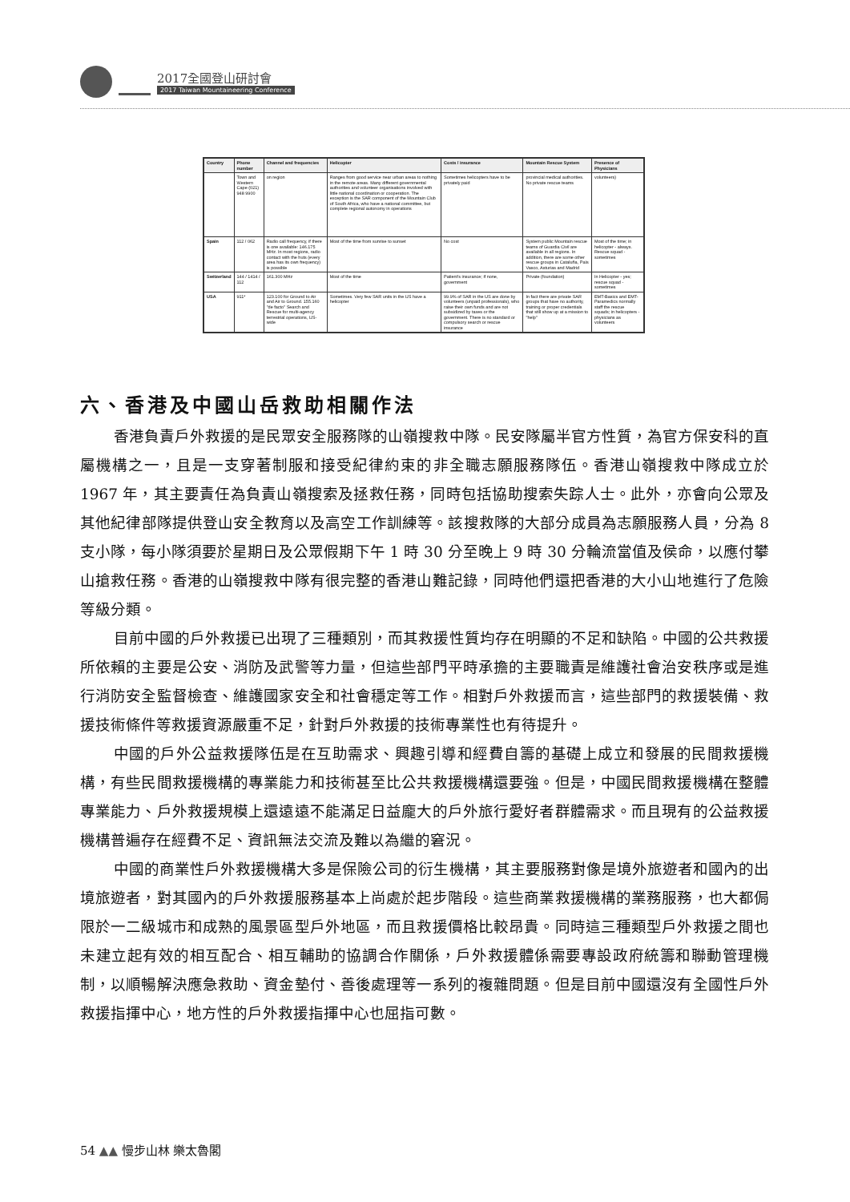2017全國登山研討會
2017 Taiwan Mountaineering Conference
| Country | Phone number | Channel and frequencies | Helicopter | Costs / insurance | Mountain Rescue System | Presence of Physicians |
| --- | --- | --- | --- | --- | --- | --- |
| | Town and Western Cape (021) 948 9900 | on region | Ranges from good service near urban areas to nothing in the remote areas. Many different governmental authorities and volunteer organisations involved with little national coordination or cooperation. The exception is the SAR component of the Mountain Club of South Africa, who have a national committee, but complete regional autonomy in operations | Sometimes helicopters have to be privately paid | provincial medical authorities. No private rescue teams | volunteers) |
| Spain | 112 / 062 | Radio call frequency, if there is one available: 146.175 MHz. In most regions, radio contact with the huts (every area has its own frequency) is possible | Most of the time from sunrise to sunset | No cost | System public Mountain rescue teams of Guardia Civil are available in all regions. In addition, there are some other rescue groups in Cataluña, País Vasco, Asturias and Madrid | Most of the time; in helicopter - always. Rescue squad -sometimes |
| Switzerland | 144 / 1414 / 112 | 161.300 MHz | Most of the time | Patient's insurance; if none, government | Private (foundation) | In Helicopter - yes; rescue squad -sometimes |
| USA | 911* | 123.100 for Ground to Air and Air to Ground. 155.160 "de facto" Search and Rescue for multi-agency terrestrial operations, US-wide | Sometimes. Very few SAR units in the US have a helicopter | 99.9% of SAR in the US are done by volunteers (unpaid professionals), who raise their own funds and are not subsidized by taxes or the government. There is no standard or compulsory search or rescue insurance | In fact there are private SAR groups that have no authority, training or proper credentials that still show up at a mission to "help" | EMT-Basics and EMT-Paramedics normally staff the rescue squads; in helicopters - physicians as volunteers |
六、香港及中國山岳救助相關作法
香港負責戶外救援的是民眾安全服務隊的山嶺搜救中隊。民安隊屬半官方性質，為官方保安科的直屬機構之一，且是一支穿著制服和接受紀律約束的非全職志願服務隊伍。香港山嶺搜救中隊成立於 1967 年，其主要責任為負責山嶺搜索及拯救任務，同時包括協助搜索失踪人士。此外，亦會向公眾及其他紀律部隊提供登山安全教育以及高空工作訓練等。該搜救隊的大部分成員為志願服務人員，分為 8 支小隊，每小隊須要於星期日及公眾假期下午 1 時 30 分至晚上 9 時 30 分輪流當值及侯命，以應付攀山搶救任務。香港的山嶺搜救中隊有很完整的香港山難記錄，同時他們還把香港的大小山地進行了危險等級分類。
目前中國的戶外救援已出現了三種類別，而其救援性質均存在明顯的不足和缺陷。中國的公共救援所依賴的主要是公安、消防及武警等力量，但這些部門平時承擔的主要職責是維護社會治安秩序或是進行消防安全監督檢查、維護國家安全和社會穩定等工作。相對戶外救援而言，這些部門的救援裝備、救援技術條件等救援資源嚴重不足，針對戶外救援的技術專業性也有待提升。
中國的戶外公益救援隊伍是在互助需求、興趣引導和經費自籌的基礎上成立和發展的民間救援機構，有些民間救援機構的專業能力和技術甚至比公共救援機構還要強。但是，中國民間救援機構在整體專業能力、戶外救援規模上還遠遠不能滿足日益龐大的戶外旅行愛好者群體需求。而且現有的公益救援機構普遍存在經費不足、資訊無法交流及難以為繼的窘況。
中國的商業性戶外救援機構大多是保險公司的衍生機構，其主要服務對像是境外旅遊者和國內的出境旅遊者，對其國內的戶外救援服務基本上尚處於起步階段。這些商業救援機構的業務服務，也大都侷限於一二級城市和成熟的風景區型戶外地區，而且救援價格比較昂貴。同時這三種類型戶外救援之間也未建立起有效的相互配合、相互輔助的協調合作關係，戶外救援體係需要專設政府統籌和聯動管理機制，以順暢解決應急救助、資金墊付、善後處理等一系列的複雜問題。但是目前中國還沒有全國性戶外救援指揮中心，地方性的戶外救援指揮中心也屈指可數。
54 ▲▲ 慢步山林 樂太魯閣